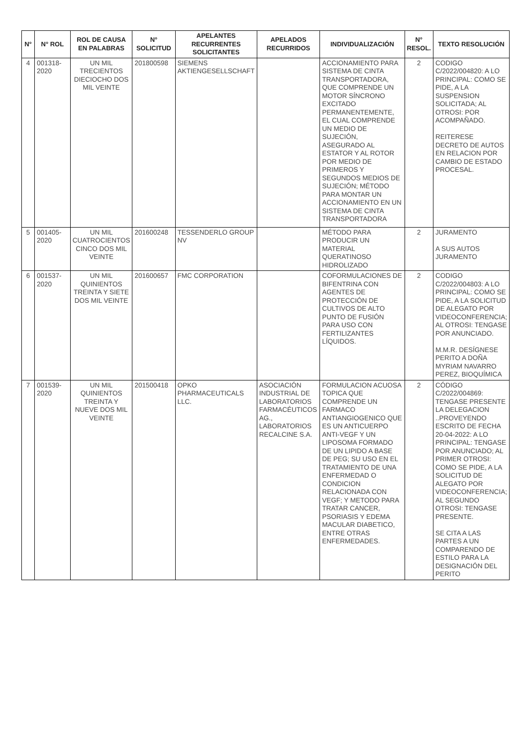| N° | N° ROL | ROL DE CAUSA EN PALABRAS | N° SOLICITUD | APELANTES RECURRENTES SOLICITANTES | APELADOS RECURRIDOS | INDIVIDUALIZACIÓN | N° RESOL. | TEXTO RESOLUCIÓN |
| --- | --- | --- | --- | --- | --- | --- | --- | --- |
| 4 | 001318-2020 | UN MIL TRECIENTOS DIECIOCHO DOS MIL VEINTE | 201800598 | SIEMENS AKTIENGESELLSCHAFT | | ACCIONAMIENTO PARA SISTEMA DE CINTA TRANSPORTADORA, QUE COMPRENDE UN MOTOR SÍNCRONO EXCITADO PERMANENTEMENTE, EL CUAL COMPRENDE UN MEDIO DE SUJECIÓN, ASEGURADO AL ESTATOR Y AL ROTOR POR MEDIO DE PRIMEROS Y SEGUNDOS MEDIOS DE SUJECIÓN; MÉTODO PARA MONTAR UN ACCIONAMIENTO EN UN SISTEMA DE CINTA TRANSPORTADORA | 2 | CODIGO C/2022/004820: A LO PRINCIPAL: COMO SE PIDE, A LA SUSPENSION SOLICITADA; AL OTROSI: POR ACOMPAÑADO. REITERESE DECRETO DE AUTOS EN RELACION POR CAMBIO DE ESTADO PROCESAL. |
| 5 | 001405-2020 | UN MIL CUATROCIENTOS CINCO DOS MIL VEINTE | 201600248 | TESSENDERLO GROUP NV | | MÉTODO PARA PRODUCIR UN MATERIAL QUERATINOSO HIDROLIZADO | 2 | JURAMENTO A SUS AUTOS JURAMENTO |
| 6 | 001537-2020 | UN MIL QUINIENTOS TREINTA Y SIETE DOS MIL VEINTE | 201600657 | FMC CORPORATION | | COFORMULACIONES DE BIFENTRINA CON AGENTES DE PROTECCIÓN DE CULTIVOS DE ALTO PUNTO DE FUSIÓN PARA USO CON FERTILIZANTES LÍQUIDOS. | 2 | CODIGO C/2022/004803: A LO PRINCIPAL: COMO SE PIDE, A LA SOLICITUD DE ALEGATO POR VIDEOCONFERENCIA; AL OTROSI: TENGASE POR ANUNCIADO. M.M.R. DESÍGNESE PERITO A DOÑA MYRIAM NAVARRO PEREZ, BIOQUÍMICA |
| 7 | 001539-2020 | UN MIL QUINIENTOS TREINTA Y NUEVE DOS MIL VEINTE | 201500418 | OPKO PHARMACEUTICALS LLC. | ASOCIACIÓN INDUSTRIAL DE LABORATORIOS FARMACÉUTICOS AG., LABORATORIOS RECALCINE S.A. | FORMULACION ACUOSA TOPICA QUE COMPRENDE UN FARMACO ANTIANGIOGENICO QUE ES UN ANTICUERPO ANTI-VEGF Y UN LIPOSOMA FORMADO DE UN LIPIDO A BASE DE PEG; SU USO EN EL TRATAMIENTO DE UNA ENFERMEDAD O CONDICION RELACIONADA CON VEGF; Y METODO PARA TRATAR CANCER, PSORIASIS Y EDEMA MACULAR DIABETICO, ENTRE OTRAS ENFERMEDADES. | 2 | CÓDIGO C/2022/004869: TENGASE PRESENTE LA DELEGACION ..PROVEYENDO ESCRITO DE FECHA 20-04-2022: A LO PRINCIPAL: TENGASE POR ANUNCIADO; AL PRIMER OTROSI: COMO SE PIDE, A LA SOLICITUD DE ALEGATO POR VIDEOCONFERENCIA; AL SEGUNDO OTROSI: TENGASE PRESENTE. SE CITA A LAS PARTES A UN COMPARENDO DE ESTILO PARA LA DESIGNACIÓN DEL PERITO |